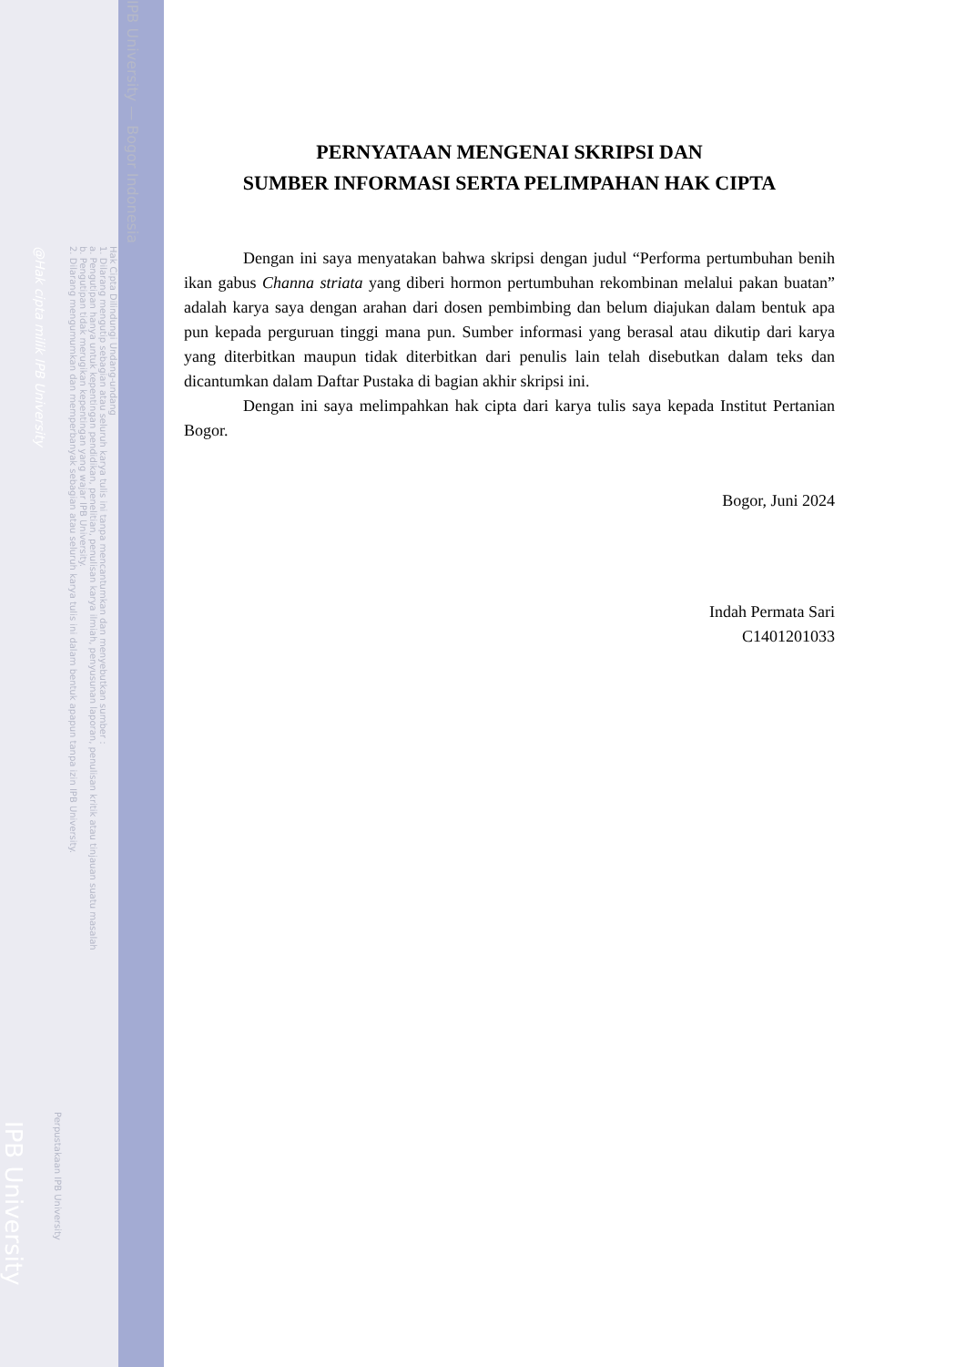IPB University — Bogor Indonesia
Hak Cipta Dilindungi Undang-undang
1. Dilarang mengutip sebagian atau seluruh karya tulis ini tanpa mencantumkan dan menyebutkan sumber :
a. Pengutipan hanya untuk kepentingan pendidikan, penelitian, penulisan karya ilmiah, penyusunan laporan, penulisan kritik atau tinjauan suatu masalah
b. Pengutipan tidak merugikan kepentingan yang wajar IPB University.
2. Dilarang mengumumkan dan memperbanyak sebagian atau seluruh karya tulis ini dalam bentuk apapun tanpa izin IPB University.
Perpustakaan IPB University
@Hak cipta milik IPB University
IPB University
PERNYATAAN MENGENAI SKRIPSI DAN
SUMBER INFORMASI SERTA PELIMPAHAN HAK CIPTA
Dengan ini saya menyatakan bahwa skripsi dengan judul “Performa pertumbuhan benih ikan gabus Channa striata yang diberi hormon pertumbuhan rekombinan melalui pakan buatan” adalah karya saya dengan arahan dari dosen pembimbing dan belum diajukan dalam bentuk apa pun kepada perguruan tinggi mana pun. Sumber informasi yang berasal atau dikutip dari karya yang diterbitkan maupun tidak diterbitkan dari penulis lain telah disebutkan dalam teks dan dicantumkan dalam Daftar Pustaka di bagian akhir skripsi ini.
Dengan ini saya melimpahkan hak cipta dari karya tulis saya kepada Institut Pertanian Bogor.
Bogor, Juni 2024
Indah Permata Sari
C1401201033